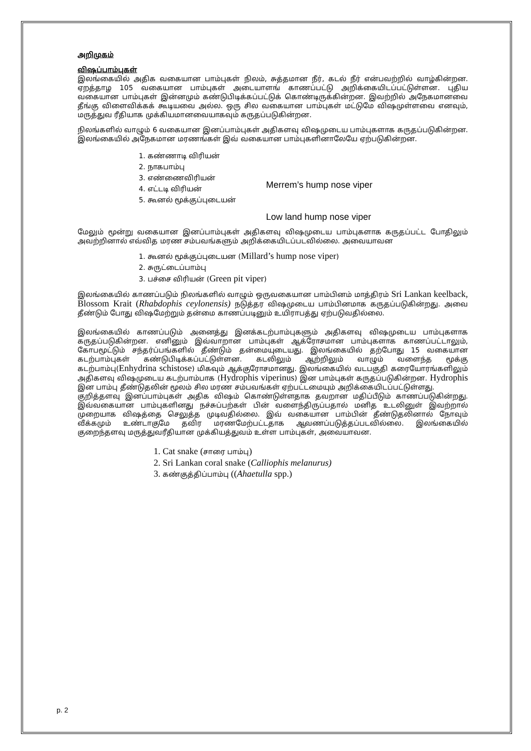அறிமுகம்
விஷப்பாம்புகள்
இலங்கையில் அதிக வகையான பாம்புகள் நிலம், சுத்தமான நீர், கடல் நீர் என்பவற்றில் வாழ்கின்றன. ஏறத்தாழ 105 வகையான பாம்புகள் அடையாளங் காணப்பட்டு அறிக்கையிடப்பட்டுள்ளன. புதிய வகையான பாம்புகள் இன்னமும் கண்டுபிடிக்கப்பட்டுக் கொண்டிருக்கின்றன. இவற்றில் அநேகமானவை தீங்கு விளைவிக்கக் கூடியவை அல்ல. ஒரு சில வகையான பாம்புகள் மட்டுமே விஷமுள்ளவை எனவும், மருத்துவ ரீதியாக முக்கியமானவையாகவும் கருதப்படுகின்றன.
நிலங்களில் வாழும் 6 வகையான இனப்பாம்புகள் அதிகளவு விஷமுடைய பாம்புகளாக கருதப்படுகின்றன. இலங்கையில் அநேகமான மரணங்கள் இவ் வகையான பாம்புகளினாலேயே ஏற்படுகின்றன.
1. கண்ணாடி விரியன்
2. நாகபாம்பு
3. எண்ணைவிரியன்
4. எட்டடி விரியன்
5. கூனல் மூக்குப்புடையன்
Merrem’s hump nose viper
Low land hump nose viper
மேலும் மூன்று வகையான இனப்பாம்புகள் அதிகளவு விஷமுடைய பாம்புகளாக கருதப்பட்ட போதிலும் அவற்றினால் எவ்வித மரண சம்பவங்களும் அறிக்கையிடப்படவில்லை. அவையாவன
1. கூனல் மூக்குப்புடையன (Millard’s hump nose viper)
2. சுருட்டைப்பாம்பு
3. பச்சை விரியன் (Green pit viper)
இலங்கையில் காணப்படும் நிலங்களில் வாழும் ஒருவகையான பாம்பினம் மாத்திரம் Sri Lankan keelback, Blossom Krait (Rhabdophis ceylonensis) நடுத்தர விஷமுடைய பாம்பினமாக கருதப்படுகின்றது. அவை தீண்டும் போது விஷமேற்றும் தன்மை காணப்படினும் உயிராபத்து ஏற்படுவதில்லை.
இலங்கையில் காணப்படும் அனைத்து இனக்கடற்பாம்புகளும் அதிகளவு விஷமுடைய பாம்புகளாக கருதப்படுகின்றன. எனினும் இவ்வாறான பாம்புகள் ஆக்ரோசமான பாம்புகளாக காணப்பட்டாலும், கோபமூட்டும் சந்தர்ப்பங்களில் தீண்டும் தன்மையுடையது. இலங்கையில் தற்போது 15 வகையான கடற்பாம்புகள் கண்டுபிடிக்கப்பட்டுள்ளன. கடலிலும் ஆற்றிலும் வாழும் வளைந்த மூக்கு கடற்பாம்பு(Enhydrina schistose) மிகவும் ஆக்குரோசமானது. இலங்கையில் வடபகுதி கரையோரங்களிலும் அதிகளவு விஷமுடைய கடற்பாம்பாக (Hydrophis viperinus) இன பாம்புகள் கருதப்படுகின்றன. Hydrophis இன பாம்பு தீண்டுதலின் மூலம் சில மரண சம்பவங்கள் ஏற்பட்டமையும் அறிக்கையிடப்பட்டுள்ளது.
குறித்தளவு இனப்பாம்புகள் அதிக விஷம் கொண்டுள்ளதாக தவறான மதிப்பீடும் காணப்படுகின்றது. இவ்வகையான பாம்புகளினது நச்சுப்பற்கள் பின் வளைந்திருப்பதால் மனித உடலினுள் இவற்றால் முறையாக விஷத்தை செலுத்த முடிவதில்லை. இவ் வகையான பாம்பின் தீண்டுதலினால் நோவும் வீக்கமும் உண்டாகுமே தவிர மரணமேற்பட்டதாக ஆவணப்படுத்தப்படவில்லை. இலங்கையில் குறைந்தளவு மருத்துவரீதியான முக்கியத்துவம் உள்ள பாம்புகள், அவையாவன.
1. Cat snake (சாரை பாம்பு)
2. Sri Lankan coral snake (Calliophis melanurus)
3. கண்குத்திப்பாம்பு ((Ahaetulla spp.)
p. 2